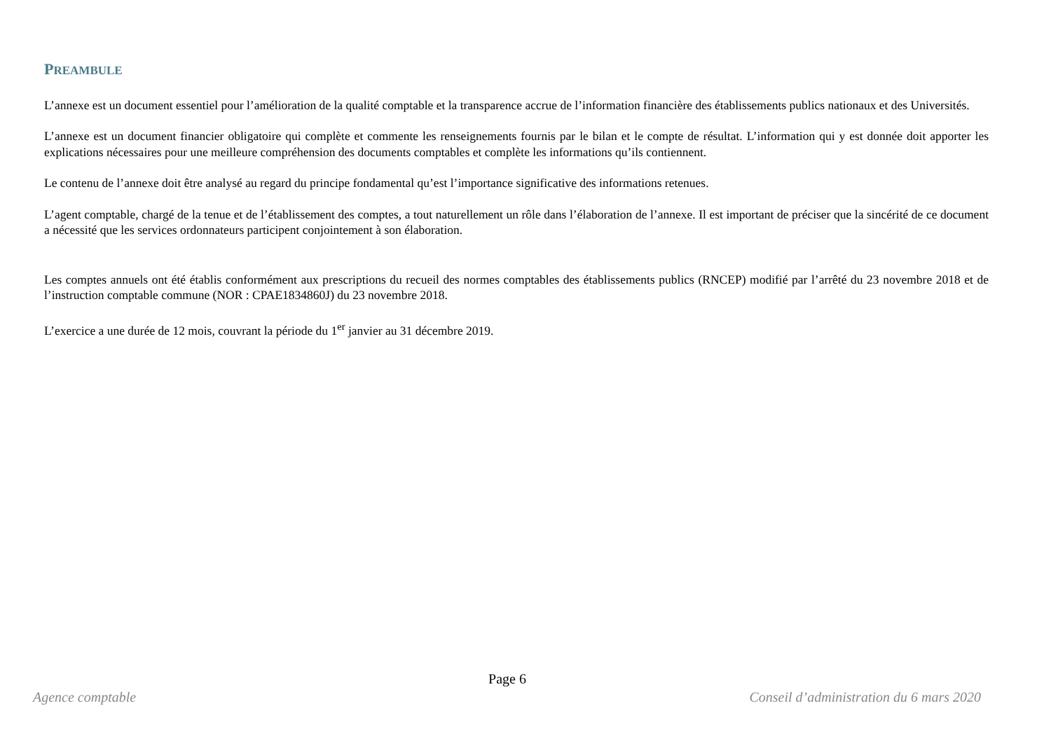PREAMBULE
L’annexe est un document essentiel pour l’amélioration de la qualité comptable et la transparence accrue de l’information financière des établissements publics nationaux et des Universités.
L’annexe est un document financier obligatoire qui complète et commente les renseignements fournis par le bilan et le compte de résultat. L’information qui y est donnée doit apporter les explications nécessaires pour une meilleure compréhension des documents comptables et complète les informations qu’ils contiennent.
Le contenu de l’annexe doit être analysé au regard du principe fondamental qu’est l’importance significative des informations retenues.
L’agent comptable, chargé de la tenue et de l’établissement des comptes, a tout naturellement un rôle dans l’élaboration de l’annexe. Il est important de préciser que la sincérité de ce document a nécessité que les services ordonnateurs participent conjointement à son élaboration.
Les comptes annuels ont été établis conformément aux prescriptions du recueil des normes comptables des établissements publics (RNCEP) modifié par l’arrêté du 23 novembre 2018 et de l’instruction comptable commune (NOR : CPAE1834860J) du 23 novembre 2018.
L’exercice a une durée de 12 mois, couvrant la période du 1<sup>er</sup> janvier au 31 décembre 2019.
Page 6
Agence comptable Conseil d’administration du 6 mars 2020